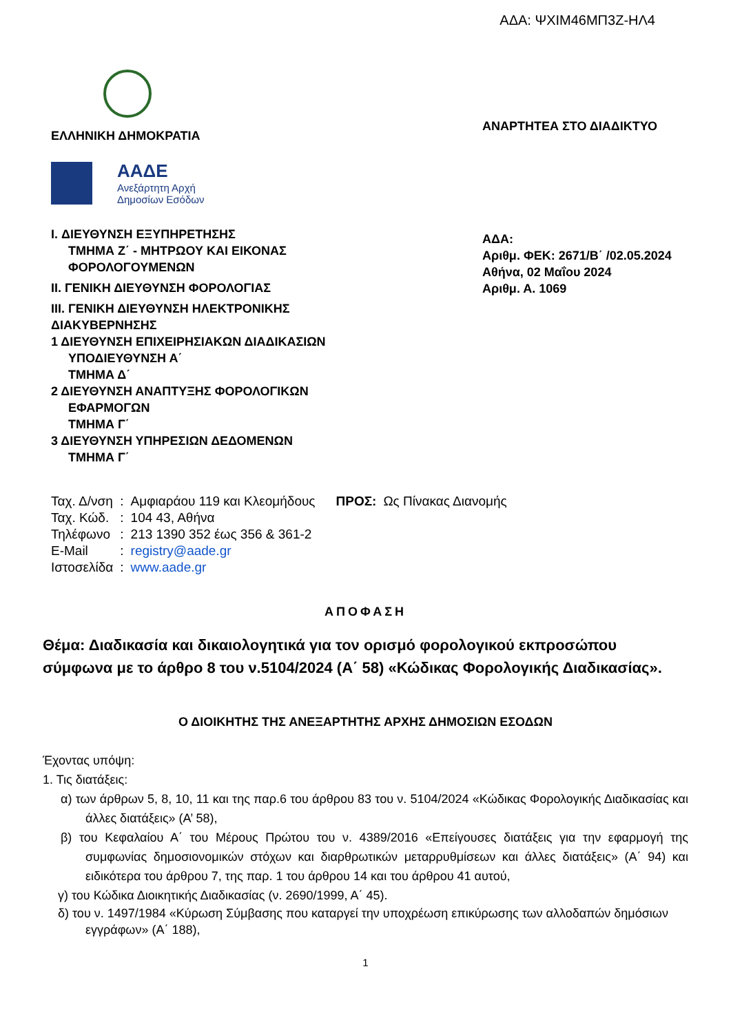ΑΔΑ: ΨΧΙΜ46ΜΠ3Ζ-ΗΛ4
ΕΛΛΗΝΙΚΗ ΔΗΜΟΚΡΑΤΙΑ
ΑΑΔΕ
Ανεξάρτητη Αρχή
Δημοσίων Εσόδων
I. ΔΙΕΥΘΥΝΣΗ ΕΞΥΠΗΡΕΤΗΣΗΣ
ΤΜΗΜΑ Ζ΄ - ΜΗΤΡΩΟΥ ΚΑΙ ΕΙΚΟΝΑΣ
ΦΟΡΟΛΟΓΟΥΜΕΝΩΝ
II. ΓΕΝΙΚΗ ΔΙΕΥΘΥΝΣΗ ΦΟΡΟΛΟΓΙΑΣ
III. ΓΕΝΙΚΗ ΔΙΕΥΘΥΝΣΗ ΗΛΕΚΤΡΟΝΙΚΗΣ
ΔΙΑΚΥΒΕΡΝΗΣΗΣ
1 ΔΙΕΥΘΥΝΣΗ ΕΠΙΧΕΙΡΗΣΙΑΚΩΝ ΔΙΑΔΙΚΑΣΙΩΝ
ΥΠΟΔΙΕΥΘΥΝΣΗ Α΄
ΤΜΗΜΑ Δ΄
2 ΔΙΕΥΘΥΝΣΗ ΑΝΑΠΤΥΞΗΣ ΦΟΡΟΛΟΓΙΚΩΝ
ΕΦΑΡΜΟΓΩΝ
ΤΜΗΜΑ Γ΄
3 ΔΙΕΥΘΥΝΣΗ ΥΠΗΡΕΣΙΩΝ ΔΕΔΟΜΕΝΩΝ
ΤΜΗΜΑ Γ΄
ΑΝΑΡΤΗΤΕΑ ΣΤΟ ΔΙΑΔΙΚΤΥΟ
ΑΔΑ:
Αριθμ. ΦΕΚ: 2671/Β΄ /02.05.2024
Αθήνα, 02 Μαΐου 2024
Αριθμ. Α. 1069
| Ταχ. Δ/νση | : | Αμφιαράου 119 και Κλεομήδους | ΠΡΟΣ: | Ως Πίνακας Διανομής |
| Ταχ. Κώδ. | : | 104 43, Αθήνα | | |
| Τηλέφωνο | : | 213 1390 352 έως 356 & 361-2 | | |
| E-Mail | : | registry@aade.gr | | |
| Ιστοσελίδα | : | www.aade.gr | | |
ΑΠΟΦΑΣΗ
Θέμα: Διαδικασία και δικαιολογητικά για τον ορισμό φορολογικού εκπροσώπου σύμφωνα με το άρθρο 8 του ν.5104/2024 (Α΄ 58) «Κώδικας Φορολογικής Διαδικασίας».
Ο ΔΙΟΙΚΗΤΗΣ ΤΗΣ ΑΝΕΞΑΡΤΗΤΗΣ ΑΡΧΗΣ ΔΗΜΟΣΙΩΝ ΕΣΟΔΩΝ
Έχοντας υπόψη:
1. Τις διατάξεις:
α) των άρθρων 5, 8, 10, 11 και της παρ.6 του άρθρου 83 του ν. 5104/2024 «Κώδικας Φορολογικής Διαδικασίας και άλλες διατάξεις» (Α’ 58),
β) του Κεφαλαίου Α΄ του Μέρους Πρώτου του ν. 4389/2016 «Επείγουσες διατάξεις για την εφαρμογή της συμφωνίας δημοσιονομικών στόχων και διαρθρωτικών μεταρρυθμίσεων και άλλες διατάξεις» (Α΄ 94) και ειδικότερα του άρθρου 7, της παρ. 1 του άρθρου 14 και του άρθρου 41 αυτού,
γ) του Κώδικα Διοικητικής Διαδικασίας (ν. 2690/1999, Α΄ 45).
δ) του ν. 1497/1984 «Κύρωση Σύμβασης που καταργεί την υποχρέωση επικύρωσης των αλλοδαπών δημόσιων εγγράφων» (Α΄ 188),
1